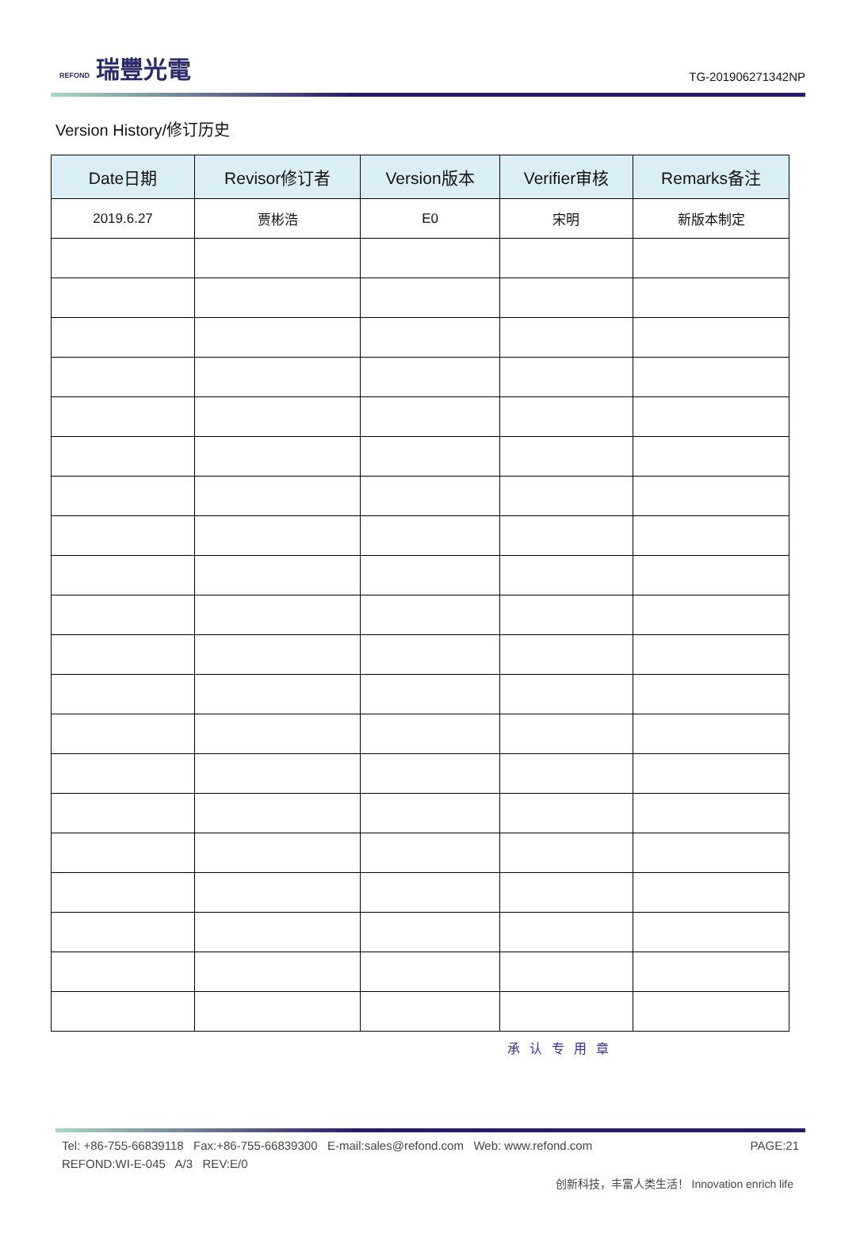REFOND 瑞豐光電
TG-201906271342NP
Version History/修订历史
| Date日期 | Revisor修订者 | Version版本 | Verifier审核 | Remarks备注 |
| --- | --- | --- | --- | --- |
| 2019.6.27 | 贾彬浩 | E0 | 宋明 | 新版本制定 |
承认专用章
Tel: +86-755-66839118 Fax:+86-755-66839300 E-mail:sales@refond.com Web: www.refond.com PAGE:21
REFOND:WI-E-045 A/3 REV:E/0
创新科技，丰富人类生活！ Innovation enrich life